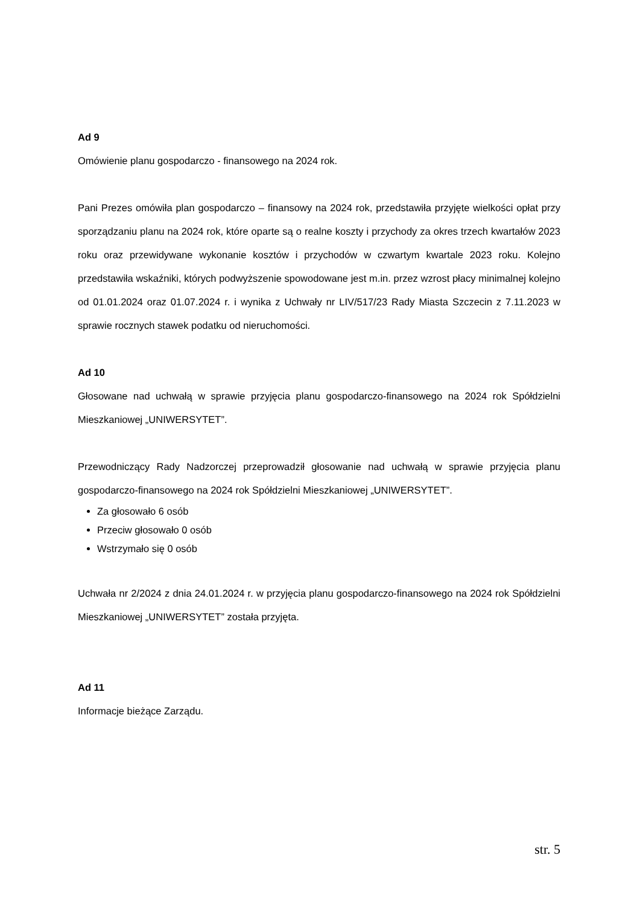Ad 9
Omówienie planu gospodarczo - finansowego na 2024 rok.
Pani Prezes omówiła plan gospodarczo – finansowy na 2024 rok, przedstawiła przyjęte wielkości opłat przy sporządzaniu planu na 2024 rok, które oparte są o realne koszty i przychody za okres trzech kwartałów 2023 roku oraz przewidywane wykonanie kosztów i przychodów w czwartym kwartale 2023 roku. Kolejno przedstawiła wskaźniki, których podwyższenie spowodowane jest m.in. przez wzrost płacy minimalnej kolejno od 01.01.2024 oraz 01.07.2024 r. i wynika z Uchwały nr LIV/517/23 Rady Miasta Szczecin z 7.11.2023 w sprawie rocznych stawek podatku od nieruchomości.
Ad 10
Głosowane nad uchwałą w sprawie przyjęcia planu gospodarczo-finansowego na 2024 rok Spółdzielni Mieszkaniowej „UNIWERSYTET”.
Przewodniczący Rady Nadzorczej przeprowadził głosowanie nad uchwałą w sprawie przyjęcia planu gospodarczo-finansowego na 2024 rok Spółdzielni Mieszkaniowej „UNIWERSYTET”.
Za głosowało 6 osób
Przeciw głosowało 0 osób
Wstrzymało się 0 osób
Uchwała nr 2/2024 z dnia 24.01.2024 r. w przyjęcia planu gospodarczo-finansowego na 2024 rok Spółdzielni Mieszkaniowej „UNIWERSYTET” została przyjęta.
Ad 11
Informacje bieżące Zarządu.
str. 5